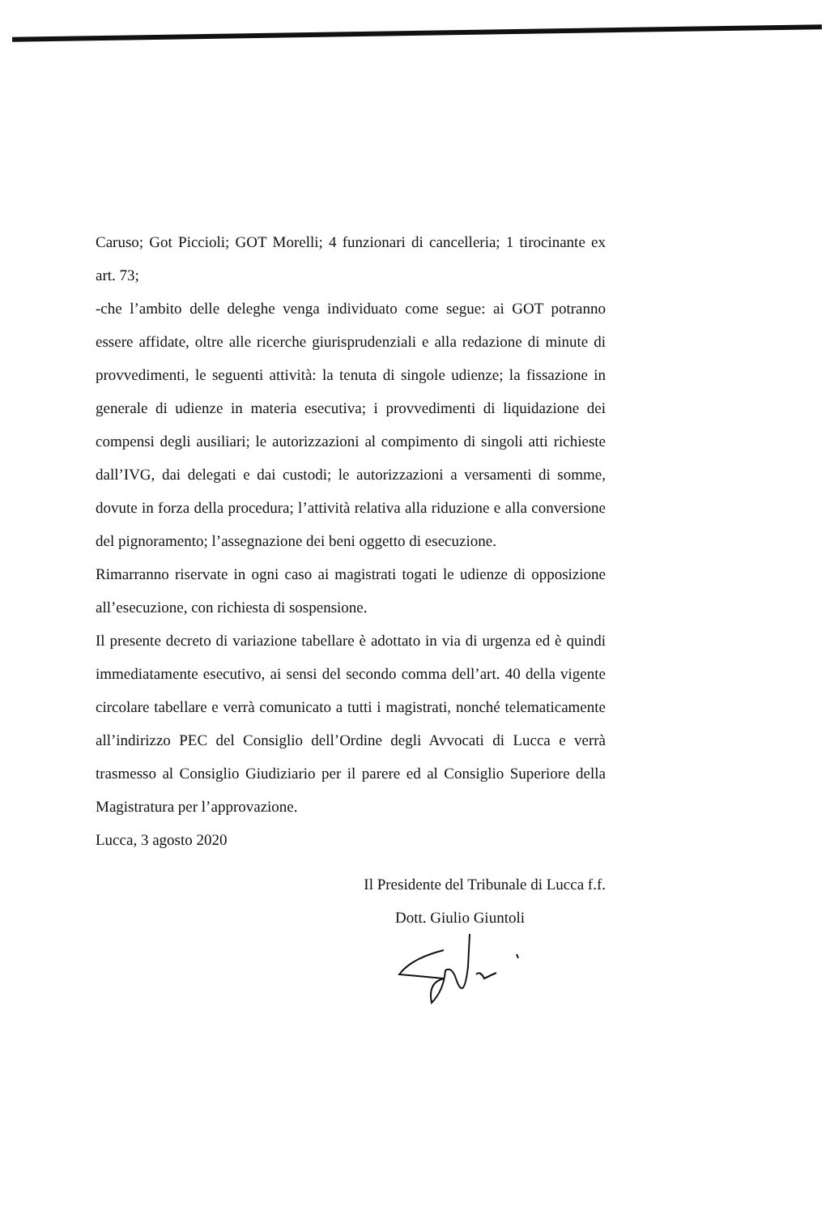Caruso; Got Piccioli; GOT Morelli; 4 funzionari di cancelleria; 1 tirocinante ex art. 73;
-che l’ambito delle deleghe venga individuato come segue: ai GOT potranno essere affidate, oltre alle ricerche giurisprudenziali e alla redazione di minute di provvedimenti, le seguenti attività: la tenuta di singole udienze; la fissazione in generale di udienze in materia esecutiva; i provvedimenti di liquidazione dei compensi degli ausiliari; le autorizzazioni al compimento di singoli atti richieste dall’IVG, dai delegati e dai custodi; le autorizzazioni a versamenti di somme, dovute in forza della procedura; l’attività relativa alla riduzione e alla conversione del pignoramento; l’assegnazione dei beni oggetto di esecuzione.
Rimarranno riservate in ogni caso ai magistrati togati le udienze di opposizione all’esecuzione, con richiesta di sospensione.
Il presente decreto di variazione tabellare è adottato in via di urgenza ed è quindi immediatamente esecutivo, ai sensi del secondo comma dell’art. 40 della vigente circolare tabellare e verrà comunicato a tutti i magistrati, nonché telematicamente all’indirizzo PEC del Consiglio dell’Ordine degli Avvocati di Lucca e verrà trasmesso al Consiglio Giudiziario per il parere ed al Consiglio Superiore della Magistratura per l’approvazione.
Lucca, 3 agosto 2020
Il Presidente del Tribunale di Lucca f.f.
Dott. Giulio Giuntoli